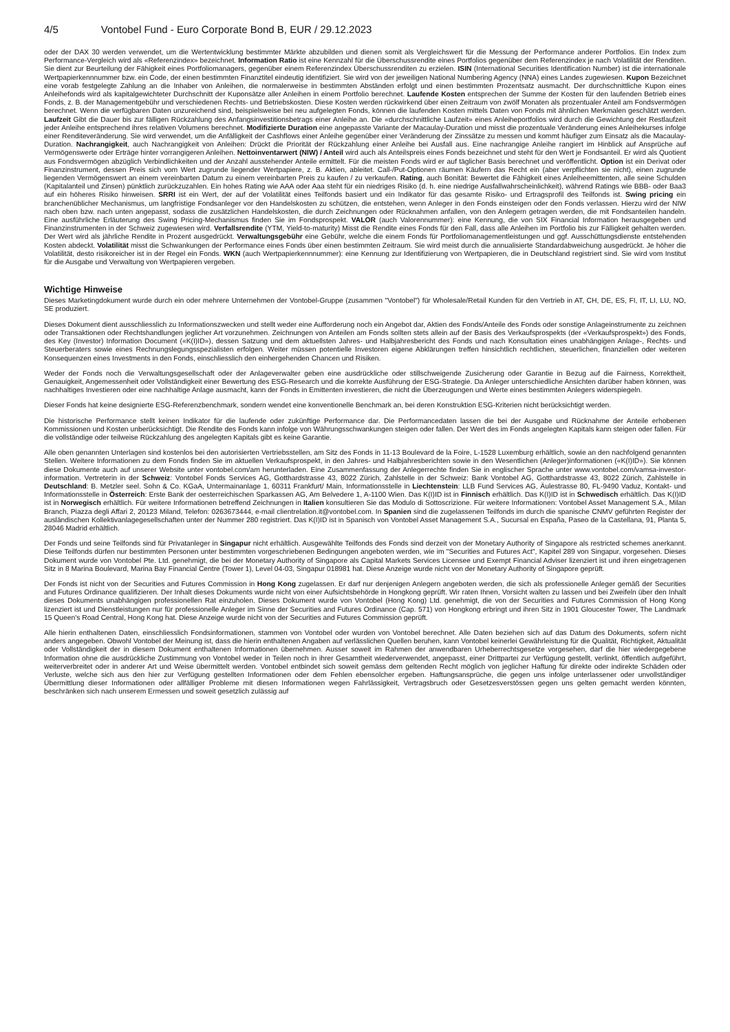4/5 Vontobel Fund - Euro Corporate Bond B, EUR / 29.12.2023
oder der DAX 30 werden verwendet, um die Wertentwicklung bestimmter Märkte abzubilden und dienen somit als Vergleichswert für die Messung der Performance anderer Portfolios. Ein Index zum Performance-Vergleich wird als «Referenzindex» bezeichnet. Information Ratio ist eine Kennzahl für die Überschussrendite eines Portfolios gegenüber dem Referenzindex je nach Volatilität der Renditen. Sie dient zur Beurteilung der Fähigkeit eines Portfoliomanagers, gegenüber einem Referenzindex Überschussrenditen zu erzielen. ISIN (International Securities Identification Number) ist die internationale Wertpapierkennnummer bzw. ein Code, der einen bestimmten Finanztitel eindeutig identifiziert. Sie wird von der jeweiligen National Numbering Agency (NNA) eines Landes zugewiesen. Kupon Bezeichnet eine vorab festgelegte Zahlung an die Inhaber von Anleihen, die normalerweise in bestimmten Abständen erfolgt und einen bestimmten Prozentsatz ausmacht. Der durchschnittliche Kupon eines Anleihefonds wird als kapitalgewichteter Durchschnitt der Kuponsätze aller Anleihen in einem Portfolio berechnet. Laufende Kosten entsprechen der Summe der Kosten für den laufenden Betrieb eines Fonds, z. B. der Managementgebühr und verschiedenen Rechts- und Betriebskosten. Diese Kosten werden rückwirkend über einen Zeitraum von zwölf Monaten als prozentualer Anteil am Fondsvermögen berechnet. Wenn die verfügbaren Daten unzureichend sind, beispielsweise bei neu aufgelegten Fonds, können die laufenden Kosten mittels Daten von Fonds mit ähnlichen Merkmalen geschätzt werden. Laufzeit Gibt die Dauer bis zur fälligen Rückzahlung des Anfangsinvestitionsbetrags einer Anleihe an. Die «durchschnittliche Laufzeit» eines Anleiheportfolios wird durch die Gewichtung der Restlaufzeit jeder Anleihe entsprechend ihres relativen Volumens berechnet. Modifizierte Duration eine angepasste Variante der Macaulay-Duration und misst die prozentuale Veränderung eines Anleihekurses infolge einer Renditeveränderung. Sie wird verwendet, um die Anfälligkeit der Cashflows einer Anleihe gegenüber einer Veränderung der Zinssätze zu messen und kommt häufiger zum Einsatz als die Macaulay-Duration. Nachrangigkeit, auch Nachrangigkeit von Anleihen: Drückt die Priorität der Rückzahlung einer Anleihe bei Ausfall aus. Eine nachrangige Anleihe rangiert im Hinblick auf Ansprüche auf Vermögenswerte oder Erträge hinter vorrangigeren Anleihen. Nettoinventarwert (NIW) / Anteil wird auch als Anteilspreis eines Fonds bezeichnet und steht für den Wert je Fondsanteil. Er wird als Quotient aus Fondsvermögen abzüglich Verbindlichkeiten und der Anzahl ausstehender Anteile ermittelt. Für die meisten Fonds wird er auf täglicher Basis berechnet und veröffentlicht. Option ist ein Derivat oder Finanzinstrument, dessen Preis sich vom Wert zugrunde liegender Wertpapiere, z. B. Aktien, ableitet. Call-/Put-Optionen räumen Käufern das Recht ein (aber verpflichten sie nicht), einen zugrunde liegenden Vermögenswert an einem vereinbarten Datum zu einem vereinbarten Preis zu kaufen / zu verkaufen. Rating, auch Bonität: Bewertet die Fähigkeit eines Anleiheemittenten, alle seine Schulden (Kapitalanteil und Zinsen) pünktlich zurückzuzahlen. Ein hohes Rating wie AAA oder Aaa steht für ein niedriges Risiko (d. h. eine niedrige Ausfallwahrscheinlichkeit), während Ratings wie BBB- oder Baa3 auf ein höheres Risiko hinweisen. SRRI ist ein Wert, der auf der Volatilität eines Teilfonds basiert und ein Indikator für das gesamte Risiko- und Ertragsprofil des Teilfonds ist. Swing pricing ein branchenüblicher Mechanismus, um langfristige Fondsanleger vor den Handelskosten zu schützen, die entstehen, wenn Anleger in den Fonds einsteigen oder den Fonds verlassen. Hierzu wird der NIW nach oben bzw. nach unten angepasst, sodass die zusätzlichen Handelskosten, die durch Zeichnungen oder Rücknahmen anfallen, von den Anlegern getragen werden, die mit Fondsanteilen handeln. Eine ausführliche Erläuterung des Swing Pricing-Mechanismus finden Sie im Fondsprospekt. VALOR (auch Valorennummer): eine Kennung, die von SIX Financial Information herausgegeben und Finanzinstrumenten in der Schweiz zugewiesen wird. Verfallsrendite (YTM, Yield-to-maturity) Misst die Rendite eines Fonds für den Fall, dass alle Anleihen im Portfolio bis zur Fälligkeit gehalten werden. Der Wert wird als jährliche Rendite in Prozent ausgedrückt. Verwaltungsgebühr eine Gebühr, welche die einem Fonds für Portfoliomanagementleistungen und ggf. Ausschüttungsdienste entstehenden Kosten abdeckt. Volatilität misst die Schwankungen der Performance eines Fonds über einen bestimmten Zeitraum. Sie wird meist durch die annualisierte Standardabweichung ausgedrückt. Je höher die Volatilität, desto risikoreicher ist in der Regel ein Fonds. WKN (auch Wertpapierkennnummer): eine Kennung zur Identifizierung von Wertpapieren, die in Deutschland registriert sind. Sie wird vom Institut für die Ausgabe und Verwaltung von Wertpapieren vergeben.
Wichtige Hinweise
Dieses Marketingdokument wurde durch ein oder mehrere Unternehmen der Vontobel-Gruppe (zusammen "Vontobel") für Wholesale/Retail Kunden für den Vertrieb in AT, CH, DE, ES, FI, IT, LI, LU, NO, SE produziert.
Dieses Dokument dient ausschliesslich zu Informationszwecken und stellt weder eine Aufforderung noch ein Angebot dar, Aktien des Fonds/Anteile des Fonds oder sonstige Anlageinstrumente zu zeichnen oder Transaktionen oder Rechtshandlungen jeglicher Art vorzunehmen. Zeichnungen von Anteilen am Fonds sollten stets allein auf der Basis des Verkaufsprospekts (der «Verkaufsprospekt») des Fonds, des Key (Investor) Information Document («K(I)ID»), dessen Satzung und dem aktuellsten Jahres- und Halbjahresbericht des Fonds und nach Konsultation eines unabhängigen Anlage-, Rechts- und Steuerberaters sowie eines Rechnungslegungsspezialisten erfolgen. Weiter müssen potentielle Investoren eigene Abklärungen treffen hinsichtlich rechtlichen, steuerlichen, finanziellen oder weiteren Konsequenzen eines Investments in den Fonds, einschliesslich den einhergehenden Chancen und Risiken.
Weder der Fonds noch die Verwaltungsgesellschaft oder der Anlageverwalter geben eine ausdrückliche oder stillschweigende Zusicherung oder Garantie in Bezug auf die Fairness, Korrektheit, Genauigkeit, Angemessenheit oder Vollständigkeit einer Bewertung des ESG-Research und die korrekte Ausführung der ESG-Strategie. Da Anleger unterschiedliche Ansichten darüber haben können, was nachhaltiges Investieren oder eine nachhaltige Anlage ausmacht, kann der Fonds in Emittenten investieren, die nicht die Überzeugungen und Werte eines bestimmten Anlegers widerspiegeln.
Dieser Fonds hat keine designierte ESG-Referenzbenchmark, sondern wendet eine konventionelle Benchmark an, bei deren Konstruktion ESG-Kriterien nicht berücksichtigt werden.
Die historische Performance stellt keinen Indikator für die laufende oder zukünftige Performance dar. Die Performancedaten lassen die bei der Ausgabe und Rücknahme der Anteile erhobenen Kommissionen und Kosten unberücksichtigt. Die Rendite des Fonds kann infolge von Währungsschwankungen steigen oder fallen. Der Wert des im Fonds angelegten Kapitals kann steigen oder fallen. Für die vollständige oder teilweise Rückzahlung des angelegten Kapitals gibt es keine Garantie.
Alle oben genannten Unterlagen sind kostenlos bei den autorisierten Vertriebsstellen, am Sitz des Fonds in 11-13 Boulevard de la Foire, L-1528 Luxemburg erhältlich, sowie an den nachfolgend genannten Stellen. Weitere Informationen zu dem Fonds finden Sie im aktuellen Verkaufsprospekt, in den Jahres- und Halbjahresberichten sowie in den Wesentlichen (Anleger)informationen («K(I)ID»). Sie können diese Dokumente auch auf unserer Website unter vontobel.com/am herunterladen. Eine Zusammenfassung der Anlegerrechte finden Sie in englischer Sprache unter www.vontobel.com/vamsa-investor-information. Vertreterin in der Schweiz: Vontobel Fonds Services AG, Gotthardstrasse 43, 8022 Zürich, Zahlstelle in der Schweiz: Bank Vontobel AG, Gotthardstrasse 43, 8022 Zürich, Zahlstelle in Deutschland: B. Metzler seel. Sohn & Co. KGaA, Untermainanlage 1, 60311 Frankfurt/ Main, Informationsstelle in Liechtenstein: LLB Fund Services AG, Äulestrasse 80, FL-9490 Vaduz, Kontakt- und Informationsstelle in Österreich: Erste Bank der oesterreichischen Sparkassen AG, Am Belvedere 1, A-1100 Wien. Das K(I)ID ist in Finnisch erhältlich. Das K(I)ID ist in Schwedisch erhältlich. Das K(I)ID ist in Norwegisch erhältlich. Für weitere Informationen betreffend Zeichnungen in Italien konsultieren Sie das Modulo di Sottoscrizione. Für weitere Informationen: Vontobel Asset Management S.A., Milan Branch, Piazza degli Affari 2, 20123 Miland, Telefon: 0263673444, e-mail clientrelation.it@vontobel.com. In Spanien sind die zugelassenen Teilfonds im durch die spanische CNMV geführten Register der ausländischen Kollektivanlagegesellschaften unter der Nummer 280 registriert. Das K(I)ID ist in Spanisch von Vontobel Asset Management S.A., Sucursal en España, Paseo de la Castellana, 91, Planta 5, 28046 Madrid erhältlich.
Der Fonds und seine Teilfonds sind für Privatanleger in Singapur nicht erhältlich. Ausgewählte Teilfonds des Fonds sind derzeit von der Monetary Authority of Singapore als restricted schemes anerkannt. Diese Teilfonds dürfen nur bestimmten Personen unter bestimmten vorgeschriebenen Bedingungen angeboten werden, wie im "Securities and Futures Act", Kapitel 289 von Singapur, vorgesehen. Dieses Dokument wurde von Vontobel Pte. Ltd. genehmigt, die bei der Monetary Authority of Singapore als Capital Markets Services Licensee und Exempt Financial Adviser lizenziert ist und ihren eingetragenen Sitz in 8 Marina Boulevard, Marina Bay Financial Centre (Tower 1), Level 04-03, Singapur 018981 hat. Diese Anzeige wurde nicht von der Monetary Authority of Singapore geprüft.
Der Fonds ist nicht von der Securities and Futures Commission in Hong Kong zugelassen. Er darf nur denjenigen Anlegern angeboten werden, die sich als professionelle Anleger gemäß der Securities and Futures Ordinance qualifizieren. Der Inhalt dieses Dokuments wurde nicht von einer Aufsichtsbehörde in Hongkong geprüft. Wir raten Ihnen, Vorsicht walten zu lassen und bei Zweifeln über den Inhalt dieses Dokuments unabhängigen professionellen Rat einzuholen. Dieses Dokument wurde von Vontobel (Hong Kong) Ltd. genehmigt, die von der Securities and Futures Commission of Hong Kong lizenziert ist und Dienstleistungen nur für professionelle Anleger im Sinne der Securities and Futures Ordinance (Cap. 571) von Hongkong erbringt und ihren Sitz in 1901 Gloucester Tower, The Landmark 15 Queen's Road Central, Hong Kong hat. Diese Anzeige wurde nicht von der Securities and Futures Commission geprüft.
Alle hierin enthaltenen Daten, einschliesslich Fondsinformationen, stammen von Vontobel oder wurden von Vontobel berechnet. Alle Daten beziehen sich auf das Datum des Dokuments, sofern nicht anders angegeben. Obwohl Vontobel der Meinung ist, dass die hierin enthaltenen Angaben auf verlässlichen Quellen beruhen, kann Vontobel keinerlei Gewährleistung für die Qualität, Richtigkeit, Aktualität oder Vollständigkeit der in diesem Dokument enthaltenen Informationen übernehmen. Ausser soweit im Rahmen der anwendbaren Urheberrechtsgesetze vorgesehen, darf die hier wiedergegebene Information ohne die ausdrückliche Zustimmung von Vontobel weder in Teilen noch in ihrer Gesamtheit wiederverwendet, angepasst, einer Drittpartei zur Verfügung gestellt, verlinkt, öffentlich aufgeführt, weiterverbreitet oder in anderer Art und Weise übermittelt werden. Vontobel entbindet sich soweit gemäss dem geltenden Recht möglich von jeglicher Haftung für direkte oder indirekte Schäden oder Verluste, welche sich aus den hier zur Verfügung gestellten Informationen oder dem Fehlen ebensolcher ergeben. Haftungsansprüche, die gegen uns infolge unterlassener oder unvollständiger Übermittlung dieser Informationen oder allfälliger Probleme mit diesen Informationen wegen Fahrlässigkeit, Vertragsbruch oder Gesetzesverstössen gegen uns gelten gemacht werden könnten, beschränken sich nach unserem Ermessen und soweit gesetzlich zulässig auf